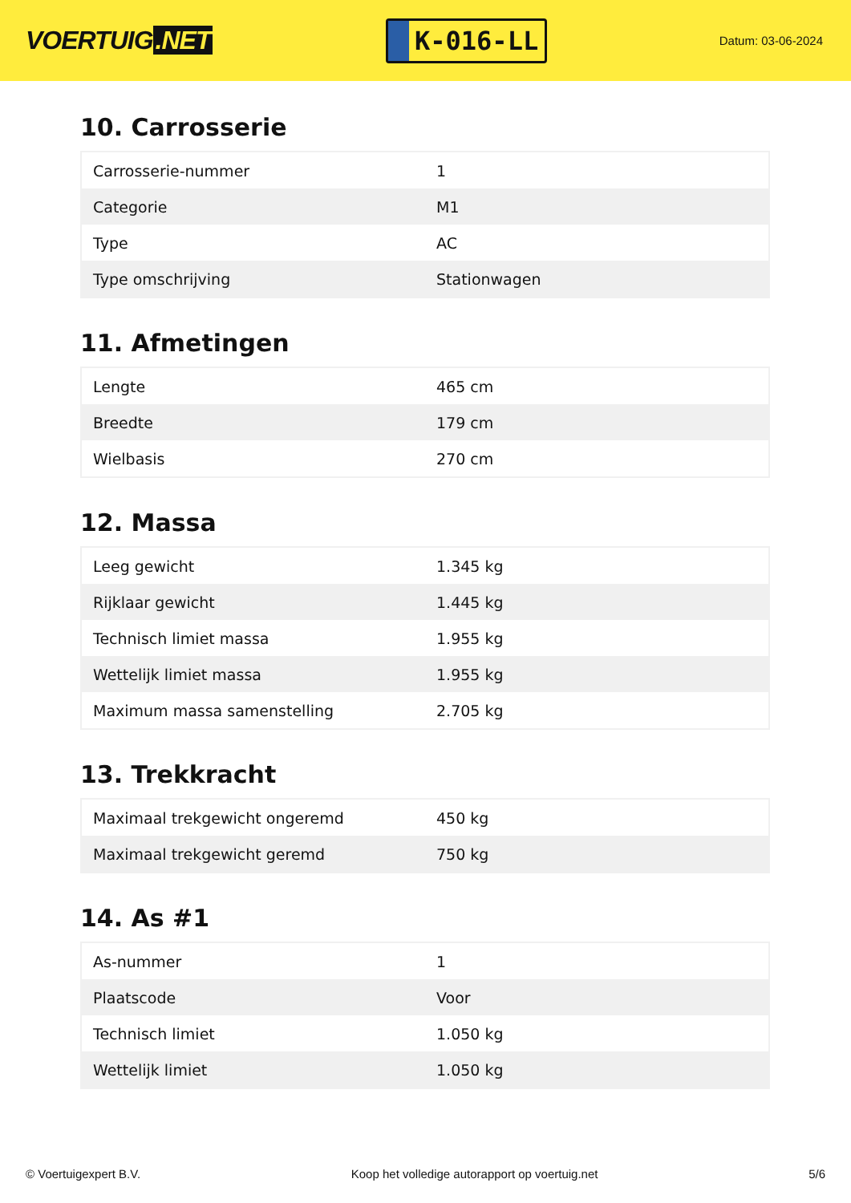VOERTUIG.NET
K-016-LL
Datum: 03-06-2024
10. Carrosserie
| Carrosserie-nummer | 1 |
| Categorie | M1 |
| Type | AC |
| Type omschrijving | Stationwagen |
11. Afmetingen
| Lengte | 465 cm |
| Breedte | 179 cm |
| Wielbasis | 270 cm |
12. Massa
| Leeg gewicht | 1.345 kg |
| Rijklaar gewicht | 1.445 kg |
| Technisch limiet massa | 1.955 kg |
| Wettelijk limiet massa | 1.955 kg |
| Maximum massa samenstelling | 2.705 kg |
13. Trekkracht
| Maximaal trekgewicht ongeremd | 450 kg |
| Maximaal trekgewicht geremd | 750 kg |
14. As #1
| As-nummer | 1 |
| Plaatscode | Voor |
| Technisch limiet | 1.050 kg |
| Wettelijk limiet | 1.050 kg |
© Voertuigexpert B.V. Koop het volledige autorapport op voertuig.net 5/6